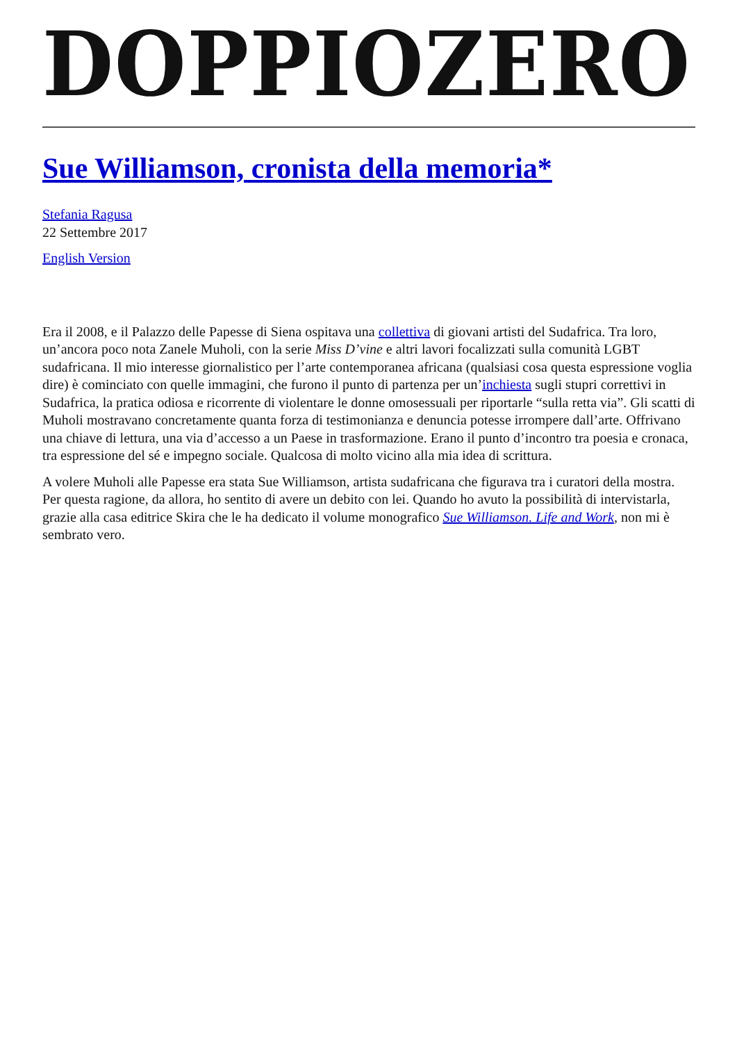DOPPIOZERO
Sue Williamson, cronista della memoria*
Stefania Ragusa
22 Settembre 2017
English Version
Era il 2008, e il Palazzo delle Papesse di Siena ospitava una collettiva di giovani artisti del Sudafrica. Tra loro, un’ancora poco nota Zanele Muholi, con la serie Miss D’vine e altri lavori focalizzati sulla comunità LGBT sudafricana. Il mio interesse giornalistico per l’arte contemporanea africana (qualsiasi cosa questa espressione voglia dire) è cominciato con quelle immagini, che furono il punto di partenza per un’inchiesta sugli stupri correttivi in Sudafrica, la pratica odiosa e ricorrente di violentare le donne omosessuali per riportarle “sulla retta via”. Gli scatti di Muholi mostravano concretamente quanta forza di testimonianza e denuncia potesse irrompere dall’arte. Offrivano una chiave di lettura, una via d’accesso a un Paese in trasformazione. Erano il punto d’incontro tra poesia e cronaca, tra espressione del sé e impegno sociale. Qualcosa di molto vicino alla mia idea di scrittura.
A volere Muholi alle Papesse era stata Sue Williamson, artista sudafricana che figurava tra i curatori della mostra. Per questa ragione, da allora, ho sentito di avere un debito con lei. Quando ho avuto la possibilità di intervistarla, grazie alla casa editrice Skira che le ha dedicato il volume monografico Sue Williamson. Life and Work, non mi è sembrato vero.